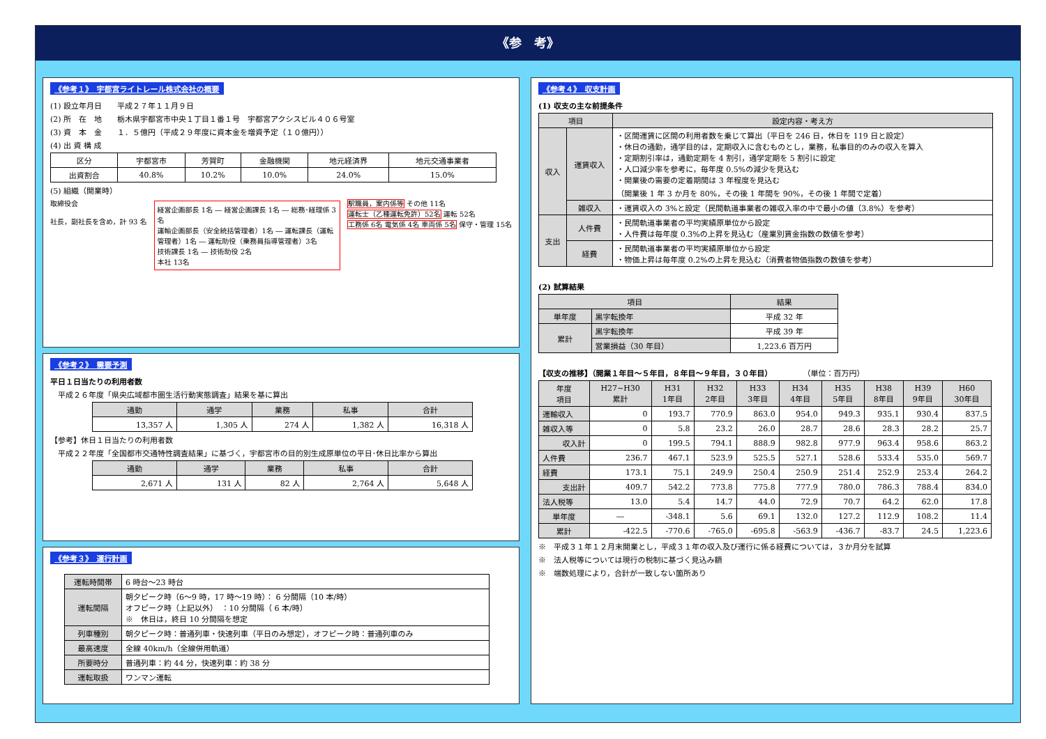《参　考》
《参考１》　宇都宮ライトレール株式会社の概要
(1) 設立年月日　　平成２７年１１月９日
(2) 所　在　地　　栃木県宇都宮市中央１丁目１番１号　宇都宮アクシスビル４０６号室
(3) 資　本　金　　１．５億円（平成２９年度に資本金を増資予定（１０億円））
(4) 出 資 構 成
| 区分 | 宇都宮市 | 芳賀町 | 金融機関 | 地元経済界 | 地元交通事業者 |
| 出資割合 | 40.8% | 10.2% | 10.0% | 24.0% | 15.0% |
(5) 組織（開業時）
取締役会
社長，副社長を含め，計 93 名
経営企画部長 1名 ― 経営企画課長 1名 ― 総務･経理係 3名
運輸企画部長（安全統括管理者）1名 ― 運転課長（運転管理者）1名 ― 運転助役（乗務員指導管理者）3名
技術課長 1名 ― 技術助役 2名
本社 13名
駅職員，案内係等 その他 11名
運転士（乙種運転免許）52名 運転 52名
工務係 6名 電気係 4名 車両係 5名 保守・管理 15名
《参考２》　需要予測
平日１日当たりの利用者数
　平成２６年度「県央広域都市圏生活行動実態調査」結果を基に算出
| 通勤 | 通学 | 業務 | 私事 | 合計 |
| --- | --- | --- | --- | --- |
| 13,357 人 | 1,305 人 | 274 人 | 1,382 人 | 16,318 人 |
【参考】休日１日当たりの利用者数
　平成２２年度「全国都市交通特性調査結果」に基づく，宇都宮市の目的別生成原単位の平日･休日比率から算出
| 通勤 | 通学 | 業務 | 私事 | 合計 |
| --- | --- | --- | --- | --- |
| 2,671 人 | 131 人 | 82 人 | 2,764 人 | 5,648 人 |
《参考３》　運行計画
| 運転時間帯 | 6 時台～23 時台 |
| 運転間隔 | 朝夕ピーク時（6～9 時，17 時～19 時）： 6 分間隔（10 本/時） オフピーク時（上記以外） ：10 分間隔（ 6 本/時） ※ 休日は，終日 10 分間隔を想定 |
| 列車種別 | 朝夕ピーク時：普通列車・快速列車（平日のみ想定），オフピーク時：普通列車のみ |
| 最高速度 | 全線 40km/h（全線併用軌道） |
| 所要時分 | 普通列車：約 44 分，快速列車：約 38 分 |
| 運転取扱 | ワンマン運転 |
《参考４》　収支計画
(1) 収支の主な前提条件
| 項目 | | 設定内容・考え方 |
| --- | --- | --- |
| 収入 | 運賃収入 | ・区間運賃に区間の利用者数を乗じて算出（平日を 246 日，休日を 119 日と設定） ・休日の通勤，通学目的は，定期収入に含むものとし，業務，私事目的のみの収入を算入 ・定期割引率は，通勤定期を 4 割引，通学定期を 5 割引に設定 ・人口減少率を参考に，毎年度 0.5%の減少を見込む ・開業後の需要の定着期間は 3 年程度を見込む （開業後 1 年 3 か月を 80%，その後 1 年間を 90%，その後 1 年間で定着） |
| | 雑収入 | ・運賃収入の 3%と設定（民間軌道事業者の雑収入率の中で最小の値（3.8%）を参考） |
| 支出 | 人件費 | ・民間軌道事業者の平均実績原単位から設定 ・人件費は毎年度 0.3%の上昇を見込む（産業別賃金指数の数値を参考） |
| | 経費 | ・民間軌道事業者の平均実績原単位から設定 ・物価上昇は毎年度 0.2%の上昇を見込む（消費者物価指数の数値を参考） |
(2) 試算結果
| 項目 | | 結果 |
| --- | --- | --- |
| 単年度 | 黒字転換年 | 平成 32 年 |
| 累計 | 黒字転換年 | 平成 39 年 |
| | 営業損益（30 年目） | 1,223.6 百万円 |
【収支の推移】（開業１年目～５年目，８年目～９年目，３０年目）　　　　　（単位：百万円）
| 年度 項目 | H27~H30 累計 | H31 1年目 | H32 2年目 | H33 3年目 | H34 4年目 | H35 5年目 | H38 8年目 | H39 9年目 | H60 30年目 |
| --- | --- | --- | --- | --- | --- | --- | --- | --- | --- |
| 運輸収入 | 0 | 193.7 | 770.9 | 863.0 | 954.0 | 949.3 | 935.1 | 930.4 | 837.5 |
| 雑収入等 | 0 | 5.8 | 23.2 | 26.0 | 28.7 | 28.6 | 28.3 | 28.2 | 25.7 |
| 収入計 | 0 | 199.5 | 794.1 | 888.9 | 982.8 | 977.9 | 963.4 | 958.6 | 863.2 |
| 人件費 | 236.7 | 467.1 | 523.9 | 525.5 | 527.1 | 528.6 | 533.4 | 535.0 | 569.7 |
| 経費 | 173.1 | 75.1 | 249.9 | 250.4 | 250.9 | 251.4 | 252.9 | 253.4 | 264.2 |
| 支出計 | 409.7 | 542.2 | 773.8 | 775.8 | 777.9 | 780.0 | 786.3 | 788.4 | 834.0 |
| 法人税等 | 13.0 | 5.4 | 14.7 | 44.0 | 72.9 | 70.7 | 64.2 | 62.0 | 17.8 |
| 単年度 | ― | -348.1 | 5.6 | 69.1 | 132.0 | 127.2 | 112.9 | 108.2 | 11.4 |
| 累計 | -422.5 | -770.6 | -765.0 | -695.8 | -563.9 | -436.7 | -83.7 | 24.5 | 1,223.6 |
※　平成３１年１２月末開業とし，平成３１年の収入及び運行に係る経費については，３か月分を試算
※　法人税等については現行の税制に基づく見込み額
※　端数処理により，合計が一致しない箇所あり